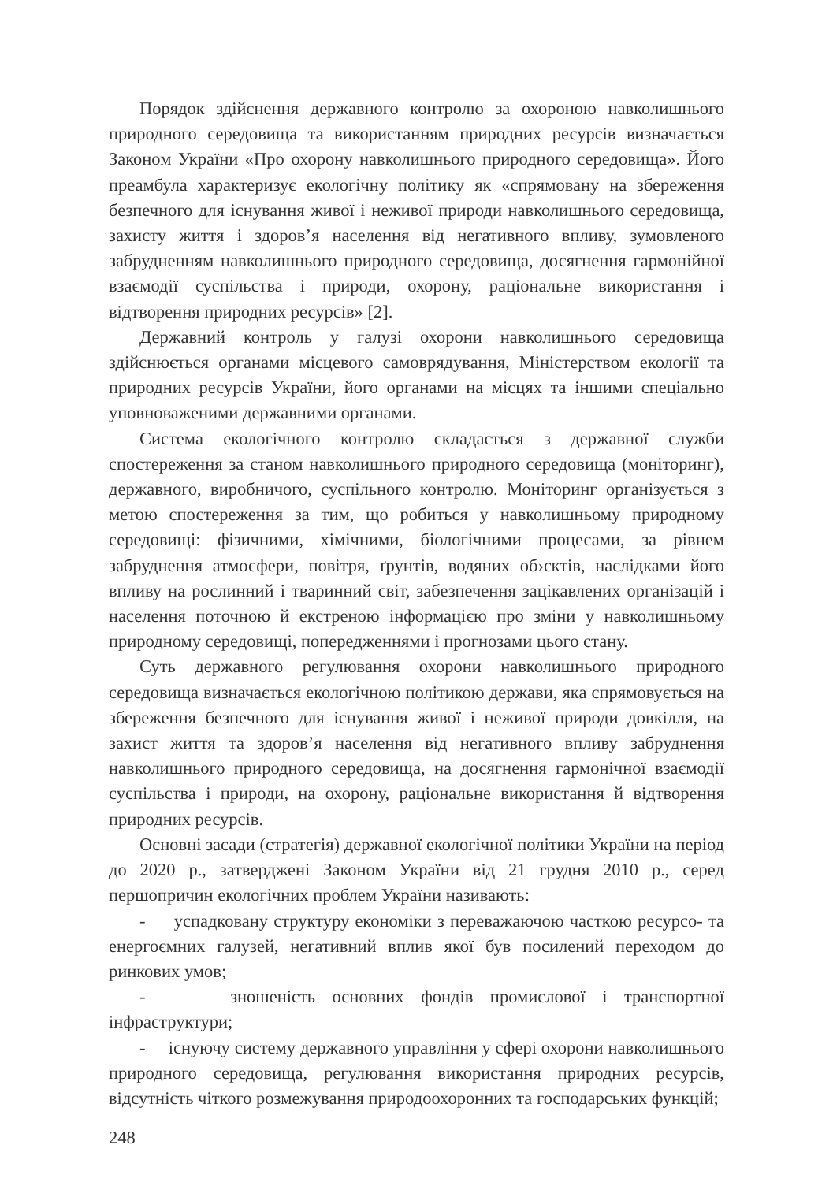Порядок здійснення державного контролю за охороною навколишнього природного середовища та використанням природних ресурсів визначається Законом України «Про охорону навколишнього природного середовища». Його преамбула характеризує екологічну політику як «спрямовану на збереження безпечного для існування живої і неживої природи навколишнього середовища, захисту життя і здоров’я населення від негативного впливу, зумовленого забрудненням навколишнього природного середовища, досягнення гармонійної взаємодії суспільства і природи, охорону, раціональне використання і відтворення природних ресурсів» [2].
Державний контроль у галузі охорони навколишнього середовища здійснюється органами місцевого самоврядування, Міністерством екології та природних ресурсів України, його органами на місцях та іншими спеціально уповноваженими державними органами.
Система екологічного контролю складається з державної служби спостереження за станом навколишнього природного середовища (моніторинг), державного, виробничого, суспільного контролю. Моніторинг організується з метою спостереження за тим, що робиться у навколишньому природному середовищі: фізичними, хімічними, біологічними процесами, за рівнем забруднення атмосфери, повітря, ґрунтів, водяних об›єктів, наслідками його впливу на рослинний і тваринний світ, забезпечення зацікавлених організацій і населення поточною й екстреною інформацією про зміни у навколишньому природному середовищі, попередженнями і прогнозами цього стану.
Суть державного регулювання охорони навколишнього природного середовища визначається екологічною політикою держави, яка спрямовується на збереження безпечного для існування живої і неживої природи довкілля, на захист життя та здоров’я населення від негативного впливу забруднення навколишнього природного середовища, на досягнення гармонічної взаємодії суспільства і природи, на охорону, раціональне використання й відтворення природних ресурсів.
Основні засади (стратегія) державної екологічної політики України на період до 2020 р., затверджені Законом України від 21 грудня 2010 р., серед першопричин екологічних проблем України називають:
- успадковану структуру економіки з переважаючою часткою ресурсо- та енергоємних галузей, негативний вплив якої був посилений переходом до ринкових умов;
- зношеність основних фондів промислової і транспортної інфраструктури;
- існуючу систему державного управління у сфері охорони навколишнього природного середовища, регулювання використання природних ресурсів, відсутність чіткого розмежування природоохоронних та господарських функцій;
248